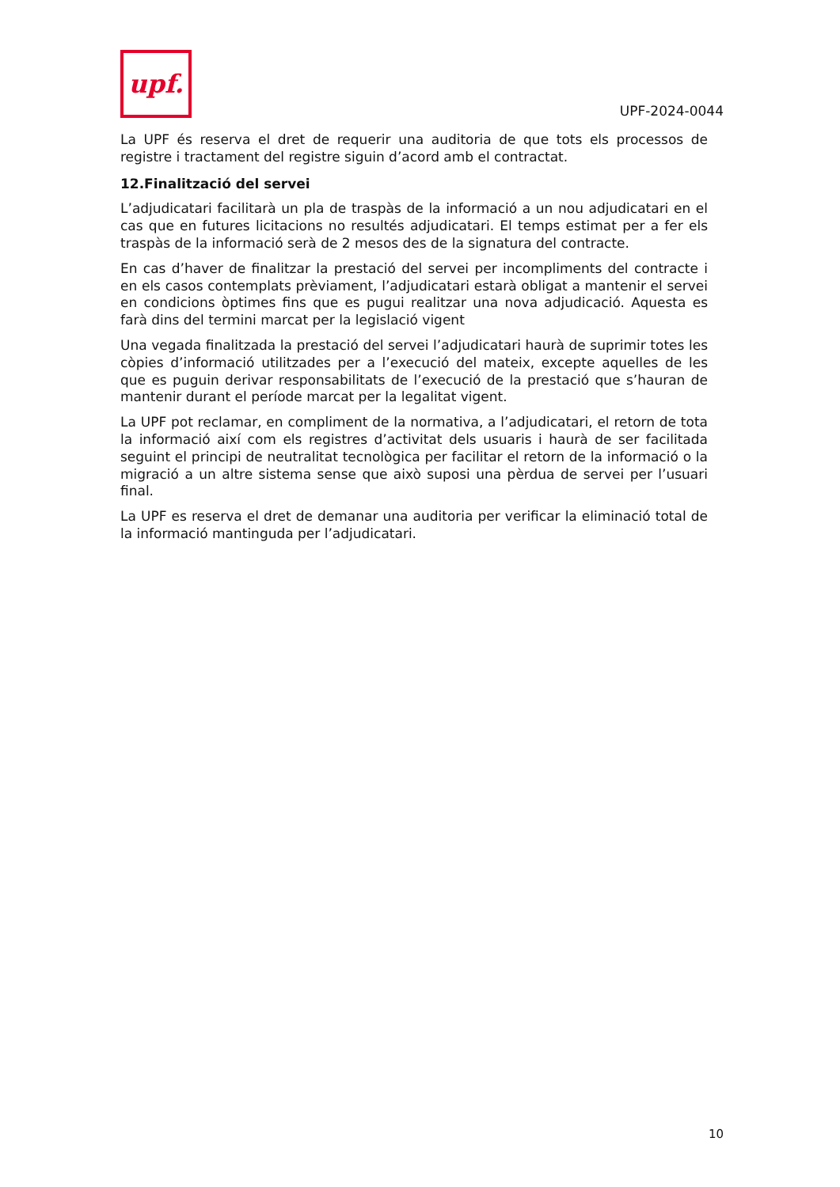upf.
UPF-2024-0044
La UPF és reserva el dret de requerir una auditoria de que tots els processos de registre i tractament del registre siguin d’acord amb el contractat.
12.Finalització del servei
L’adjudicatari facilitarà un pla de traspàs de la informació a un nou adjudicatari en el cas que en futures licitacions no resultés adjudicatari. El temps estimat per a fer els traspàs de la informació serà de 2 mesos des de la signatura del contracte.
En cas d’haver de finalitzar la prestació del servei per incompliments del contracte i en els casos contemplats prèviament, l’adjudicatari estarà obligat a mantenir el servei en condicions òptimes fins que es pugui realitzar una nova adjudicació. Aquesta es farà dins del termini marcat per la legislació vigent
Una vegada finalitzada la prestació del servei l’adjudicatari haurà de suprimir totes les còpies d’informació utilitzades per a l’execució del mateix, excepte aquelles de les que es puguin derivar responsabilitats de l’execució de la prestació que s’hauran de mantenir durant el període marcat per la legalitat vigent.
La UPF pot reclamar, en compliment de la normativa, a l’adjudicatari, el retorn de tota la informació així com els registres d’activitat dels usuaris i haurà de ser facilitada seguint el principi de neutralitat tecnològica per facilitar el retorn de la informació o la migració a un altre sistema sense que això suposi una pèrdua de servei per l’usuari final.
La UPF es reserva el dret de demanar una auditoria per verificar la eliminació total de la informació mantinguda per l’adjudicatari.
10